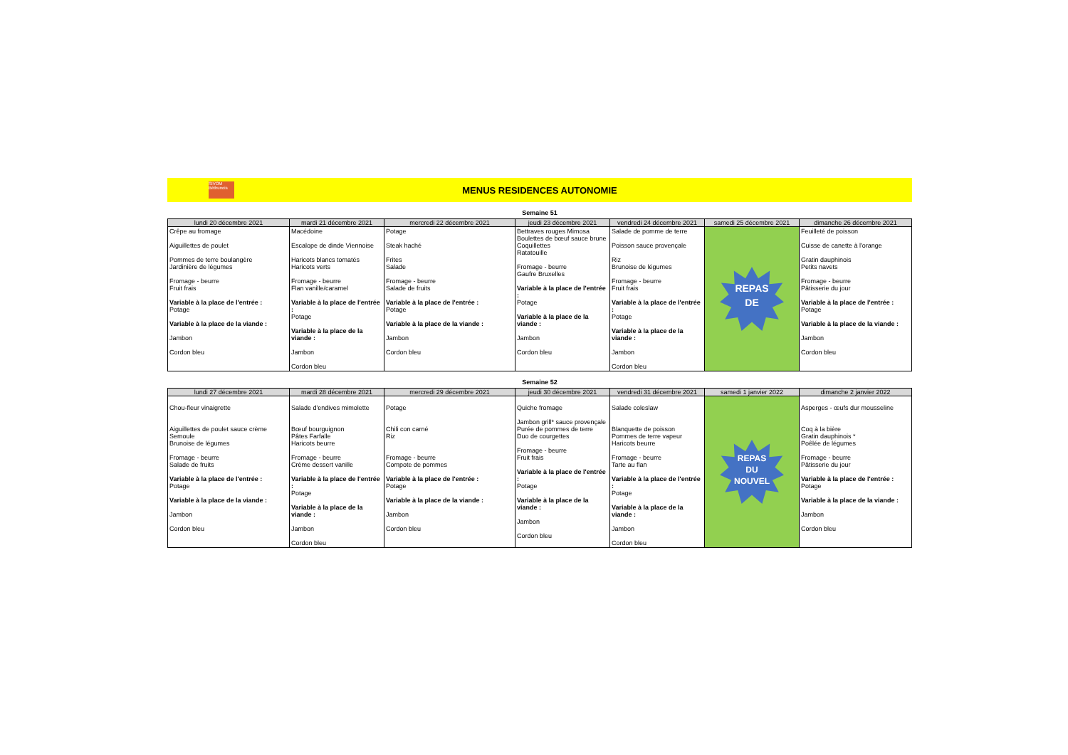SIVOM Béthunois
MENUS RESIDENCES AUTONOMIE
Semaine 51
| lundi 20 décembre 2021 | mardi 21 décembre 2021 | mercredi 22 décembre 2021 | jeudi 23 décembre 2021 | vendredi 24 décembre 2021 | samedi 25 décembre 2021 | dimanche 26 décembre 2021 |
| --- | --- | --- | --- | --- | --- | --- |
| Crêpe au fromage Aiguillettes de poulet Pommes de terre boulangère Jardinière de légumes Fromage - beurre Fruit frais Variable à la place de l'entrée : Potage Variable à la place de la viande : Jambon Cordon bleu | Macédoine Escalope de dinde Viennoise Haricots blancs tomatés Haricots verts Fromage - beurre Flan vanille/caramel Variable à la place de l'entrée : Potage Variable à la place de la viande : Jambon Cordon bleu | Potage Steak haché Frites Salade Fromage - beurre Salade de fruits Variable à la place de l'entrée : Potage Variable à la place de la viande : Jambon Cordon bleu | Bettraves rouges Mimosa Boulettes de bœuf sauce brune Coquillettes Ratatouille Fromage - beurre Gaufre Bruxelles Variable à la place de l'entrée : Potage Variable à la place de la viande : Jambon Cordon bleu | Salade de pomme de terre Poisson sauce provençale Riz Brunoise de légumes Fromage - beurre Fruit frais Variable à la place de l'entrée : Potage Variable à la place de la viande : Jambon Cordon bleu | REPAS DE | Feuilleté de poisson Cuisse de canette à l'orange Gratin dauphinois Petits navets Fromage - beurre Pâtisserie du jour Variable à la place de l'entrée : Potage Variable à la place de la viande : Jambon Cordon bleu |
Semaine 52
| lundi 27 décembre 2021 | mardi 28 décembre 2021 | mercredi 29 décembre 2021 | jeudi 30 décembre 2021 | vendredi 31 décembre 2021 | samedi 1 janvier 2022 | dimanche 2 janvier 2022 |
| --- | --- | --- | --- | --- | --- | --- |
| Chou-fleur vinaigrette Aiguillettes de poulet sauce crème Semoule Brunoise de légumes Fromage - beurre Salade de fruits Variable à la place de l'entrée : Potage Variable à la place de la viande : Jambon Cordon bleu | Salade d'endives mimolette Bœuf bourguignon Pâtes Farfalle Haricots beurre Fromage - beurre Crème dessert vanille Variable à la place de l'entrée : Potage Variable à la place de la viande : Jambon Cordon bleu | Potage Chili con carné Riz Fromage - beurre Compote de pommes Variable à la place de l'entrée : Potage Variable à la place de la viande : Jambon Cordon bleu | Quiche fromage Jambon grill* sauce provençale Purée de pommes de terre Duo de courgettes Fromage - beurre Fruit frais Variable à la place de l'entrée : Potage Variable à la place de la viande : Jambon Cordon bleu | Salade coleslaw Blanquette de poisson Pommes de terre vapeur Haricots beurre Fromage - beurre Tarte au flan Variable à la place de l'entrée : Potage Variable à la place de la viande : Jambon Cordon bleu | REPAS DU NOUVEL | Asperges - œufs dur mousseline Coq à la bière Gratin dauphinois * Poêlée de légumes Fromage - beurre Pâtisserie du jour Variable à la place de l'entrée : Potage Variable à la place de la viande : Jambon Cordon bleu |